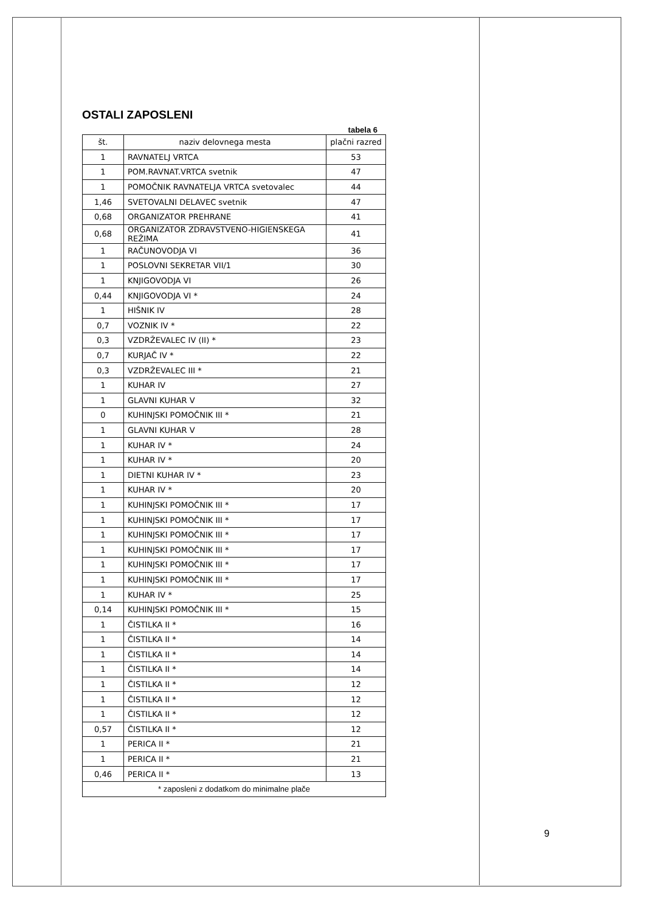OSTALI ZAPOSLENI
tabela 6
| št. | naziv delovnega mesta | plačni razred |
| --- | --- | --- |
| 1 | RAVNATELJ VRTCA | 53 |
| 1 | POM.RAVNAT.VRTCA svetnik | 47 |
| 1 | POMOČNIK RAVNATELJA VRTCA svetovalec | 44 |
| 1,46 | SVETOVALNI DELAVEC svetnik | 47 |
| 0,68 | ORGANIZATOR PREHRANE | 41 |
| 0,68 | ORGANIZATOR ZDRAVSTVENO-HIGIENSKEGA REŽIMA | 41 |
| 1 | RAČUNOVODJA VI | 36 |
| 1 | POSLOVNI SEKRETAR VII/1 | 30 |
| 1 | KNJIGOVODJA VI | 26 |
| 0,44 | KNJIGOVODJA VI * | 24 |
| 1 | HIŠNIK IV | 28 |
| 0,7 | VOZNIK IV * | 22 |
| 0,3 | VZDRŽEVALEC IV (II) * | 23 |
| 0,7 | KURJAČ IV * | 22 |
| 0,3 | VZDRŽEVALEC III * | 21 |
| 1 | KUHAR IV | 27 |
| 1 | GLAVNI KUHAR V | 32 |
| 0 | KUHINJSKI POMOČNIK III * | 21 |
| 1 | GLAVNI KUHAR V | 28 |
| 1 | KUHAR IV * | 24 |
| 1 | KUHAR IV * | 20 |
| 1 | DIETNI KUHAR IV * | 23 |
| 1 | KUHAR IV * | 20 |
| 1 | KUHINJSKI POMOČNIK III * | 17 |
| 1 | KUHINJSKI POMOČNIK III * | 17 |
| 1 | KUHINJSKI POMOČNIK III * | 17 |
| 1 | KUHINJSKI POMOČNIK III * | 17 |
| 1 | KUHINJSKI POMOČNIK III * | 17 |
| 1 | KUHINJSKI POMOČNIK III * | 17 |
| 1 | KUHAR IV * | 25 |
| 0,14 | KUHINJSKI POMOČNIK III * | 15 |
| 1 | ČISTILKA II * | 16 |
| 1 | ČISTILKA II * | 14 |
| 1 | ČISTILKA II * | 14 |
| 1 | ČISTILKA II * | 14 |
| 1 | ČISTILKA II * | 12 |
| 1 | ČISTILKA II * | 12 |
| 1 | ČISTILKA II * | 12 |
| 0,57 | ČISTILKA II * | 12 |
| 1 | PERICA II * | 21 |
| 1 | PERICA II * | 21 |
| 0,46 | PERICA II * | 13 |
| * zaposleni z dodatkom do minimalne plače | | |
9